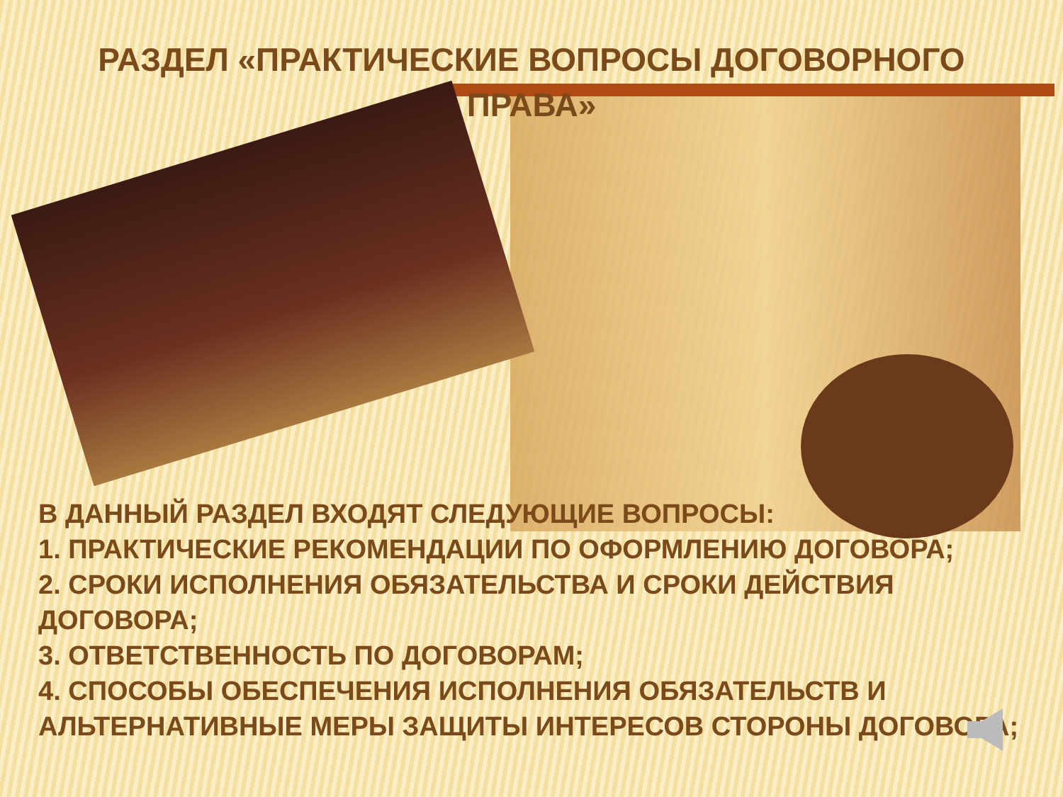РАЗДЕЛ «ПРАКТИЧЕСКИЕ ВОПРОСЫ ДОГОВОРНОГО ПРАВА»
В ДАННЫЙ РАЗДЕЛ ВХОДЯТ СЛЕДУЮЩИЕ ВОПРОСЫ:
1. ПРАКТИЧЕСКИЕ РЕКОМЕНДАЦИИ ПО ОФОРМЛЕНИЮ ДОГОВОРА;
2. СРОКИ ИСПОЛНЕНИЯ ОБЯЗАТЕЛЬСТВА И СРОКИ ДЕЙСТВИЯ ДОГОВОРА;
3. ОТВЕТСТВЕННОСТЬ ПО ДОГОВОРАМ;
4. СПОСОБЫ ОБЕСПЕЧЕНИЯ ИСПОЛНЕНИЯ ОБЯЗАТЕЛЬСТВ И АЛЬТЕРНАТИВНЫЕ МЕРЫ ЗАЩИТЫ ИНТЕРЕСОВ СТОРОНЫ ДОГОВОРА;